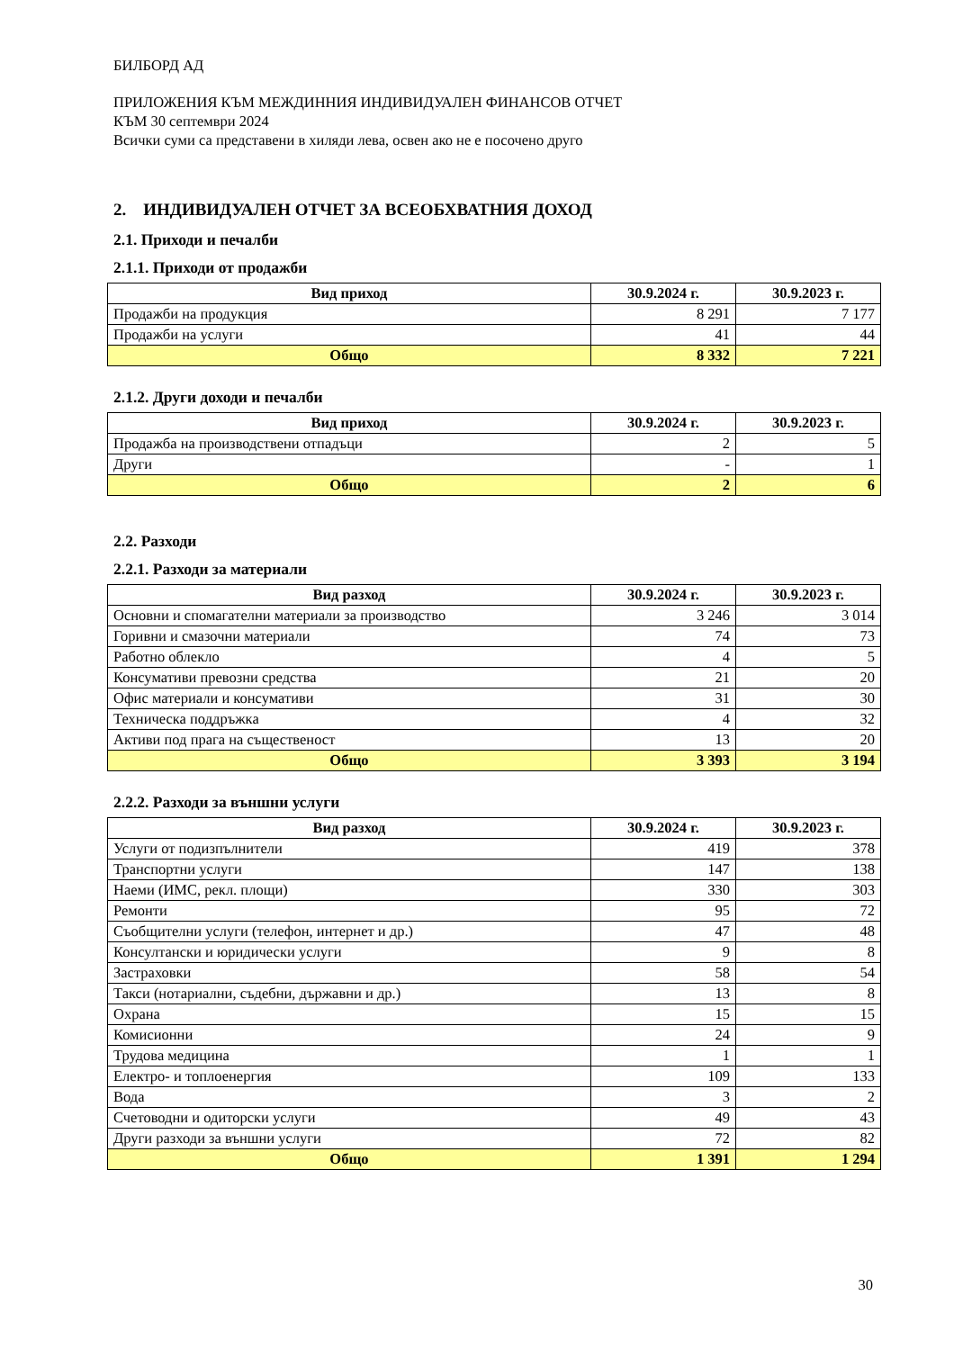БИЛБОРД АД
ПРИЛОЖЕНИЯ КЪМ МЕЖДИННИЯ ИНДИВИДУАЛЕН ФИНАНСОВ ОТЧЕТ
КЪМ 30 септември 2024
Всички суми са представени в хиляди лева, освен ако не е посочено друго
2. ИНДИВИДУАЛЕН ОТЧЕТ ЗА ВСЕОБХВАТНИЯ ДОХОД
2.1. Приходи и печалби
2.1.1. Приходи от продажби
| Вид приход | 30.9.2024 г. | 30.9.2023 г. |
| --- | --- | --- |
| Продажби на продукция | 8 291 | 7 177 |
| Продажби на услуги | 41 | 44 |
| Общо | 8 332 | 7 221 |
2.1.2. Други доходи и печалби
| Вид приход | 30.9.2024 г. | 30.9.2023 г. |
| --- | --- | --- |
| Продажба на производствени отпадъци | 2 | 5 |
| Други | - | 1 |
| Общо | 2 | 6 |
2.2. Разходи
2.2.1. Разходи за материали
| Вид разход | 30.9.2024 г. | 30.9.2023 г. |
| --- | --- | --- |
| Основни и спомагателни материали за производство | 3 246 | 3 014 |
| Горивни и смазочни материали | 74 | 73 |
| Работно облекло | 4 | 5 |
| Консумативи превозни средства | 21 | 20 |
| Офис материали и консумативи | 31 | 30 |
| Техническа поддръжка | 4 | 32 |
| Активи под прага на същественост | 13 | 20 |
| Общо | 3 393 | 3 194 |
2.2.2. Разходи за външни услуги
| Вид разход | 30.9.2024 г. | 30.9.2023 г. |
| --- | --- | --- |
| Услуги от подизпълнители | 419 | 378 |
| Транспортни услуги | 147 | 138 |
| Наеми (ИМС, рекл. площи) | 330 | 303 |
| Ремонти | 95 | 72 |
| Съобщителни услуги (телефон, интернет и др.) | 47 | 48 |
| Консултански и юридически услуги | 9 | 8 |
| Застраховки | 58 | 54 |
| Такси (нотариални, съдебни, държавни и др.) | 13 | 8 |
| Охрана | 15 | 15 |
| Комисионни | 24 | 9 |
| Трудова медицина | 1 | 1 |
| Електро- и топлоенергия | 109 | 133 |
| Вода | 3 | 2 |
| Счетоводни и одиторски услуги | 49 | 43 |
| Други разходи за външни услуги | 72 | 82 |
| Общо | 1 391 | 1 294 |
30